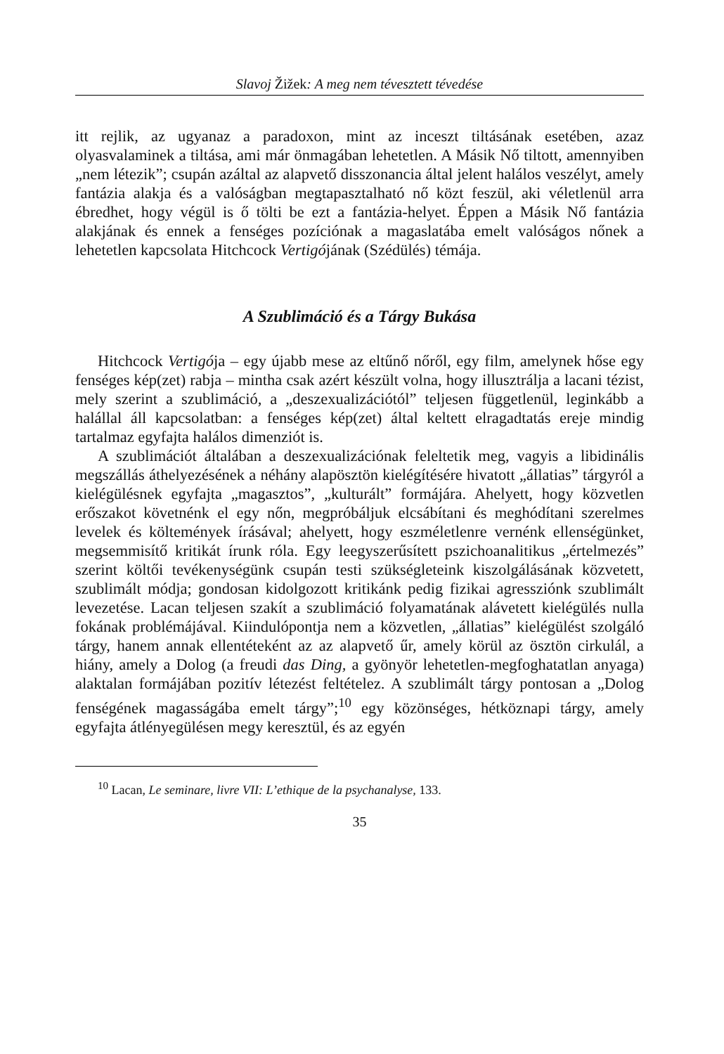Slavoj Žižek: A meg nem tévesztett tévedése
itt rejlik, az ugyanaz a paradoxon, mint az inceszt tiltásának esetében, azaz olyasvalaminek a tiltása, ami már önmagában lehetetlen. A Másik Nő tiltott, amennyiben „nem létezik”; csupán azáltal az alapvető disszonancia által jelent halálos veszélyt, amely fantázia alakja és a valóságban megtapasztalható nő közt feszül, aki véletlenül arra ébredhet, hogy végül is ő tölti be ezt a fantázia-helyet. Éppen a Másik Nő fantázia alakjának és ennek a fenséges pozíciónak a magaslatába emelt valóságos nőnek a lehetetlen kapcsolata Hitchcock Vertigójának (Szédülés) témája.
A Szublimáció és a Tárgy Bukása
Hitchcock Vertigója – egy újabb mese az eltűnő nőről, egy film, amelynek hőse egy fenséges kép(zet) rabja – mintha csak azért készült volna, hogy illusztrálja a lacani tézist, mely szerint a szublimáció, a „deszexualizációtól” teljesen függetlenül, leginkább a halállal áll kapcsolatban: a fenséges kép(zet) által keltett elragadtatás ereje mindig tartalmaz egyfajta halálos dimenziót is.
A szublimációt általában a deszexualizációnak feleltetik meg, vagyis a libidinális megszállás áthelyezésének a néhány alapösztön kielégítésére hivatott „állatias” tárgyról a kielégülésnek egyfajta „magasztos”, „kulturált” formájára. Ahelyett, hogy közvetlen erőszakot követnénk el egy nőn, megpróbáljuk elcsábítani és meghódítani szerelmes levelek és költemények írásával; ahelyett, hogy eszméletlenre vernénk ellenségünket, megsemmisítő kritikát írunk róla. Egy leegyszerűsített pszichoanalitikus „értelmezés” szerint költői tevékenységünk csupán testi szükségleteink kiszolgálásának közvetett, szublimált módja; gondosan kidolgozott kritikánk pedig fizikai agressziónk szublimált levezetése. Lacan teljesen szakít a szublimáció folyamatának alávetett kielégülés nulla fokának problémájával. Kiindulópontja nem a közvetlen, „állatias” kielégülést szolgáló tárgy, hanem annak ellentéteként az az alapvető űr, amely körül az ösztön cirkulál, a hiány, amely a Dolog (a freudi das Ding, a gyönyör lehetetlen-megfoghatatlan anyaga) alaktalan formájában pozitív létezést feltételez. A szublimált tárgy pontosan a „Dolog fenségének magasságába emelt tárgy”;<sup>10</sup> egy közönséges, hétköznapi tárgy, amely egyfajta átlényegülésen megy keresztül, és az egyén
<sup>10</sup> Lacan, Le seminare, livre VII: L’ethique de la psychanalyse, 133.
35